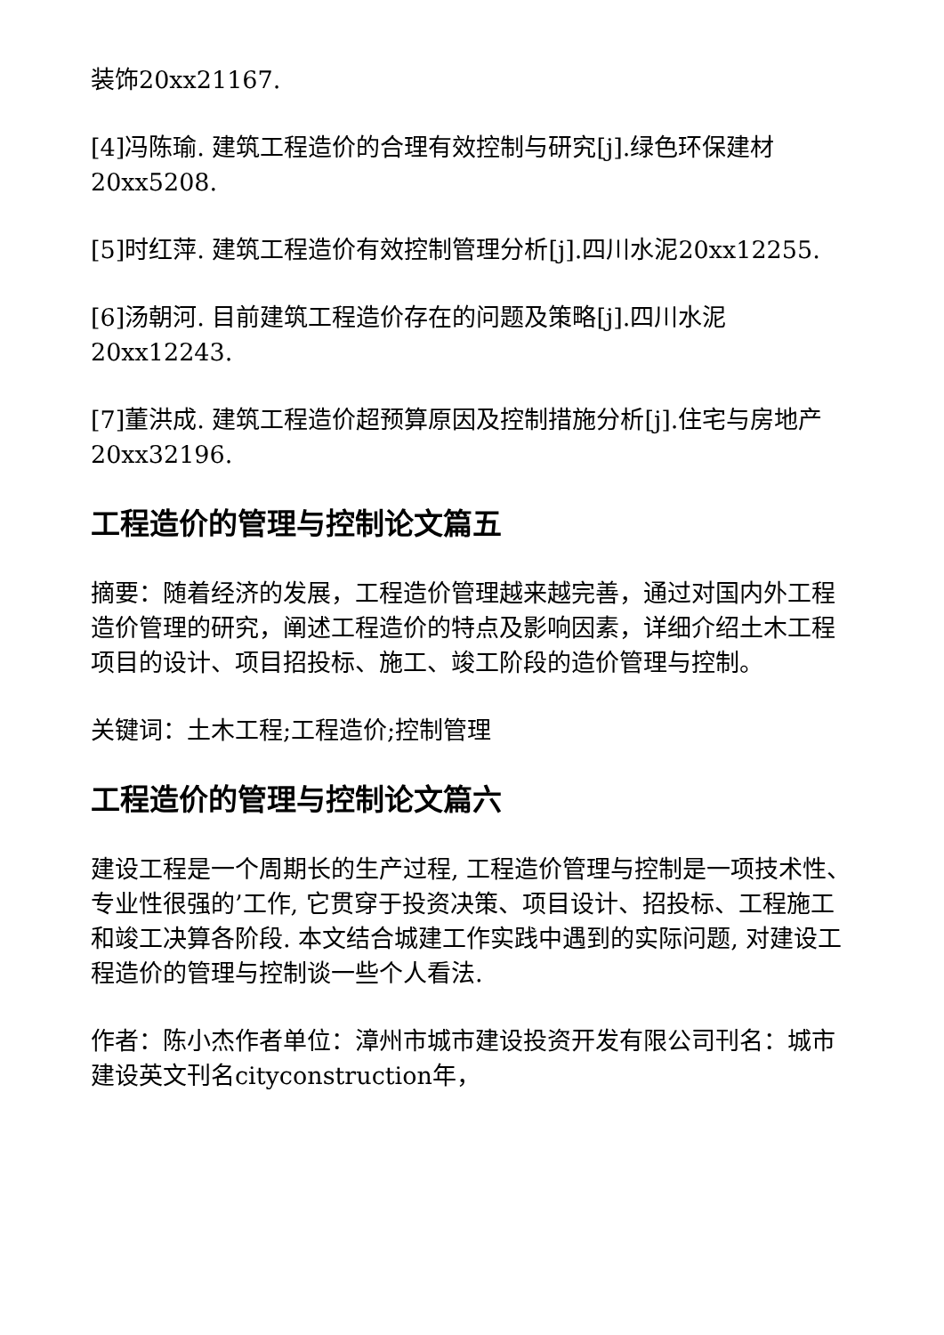装饰20xx21167.
[4]冯陈瑜. 建筑工程造价的合理有效控制与研究[j].绿色环保建材20xx5208.
[5]时红萍. 建筑工程造价有效控制管理分析[j].四川水泥20xx12255.
[6]汤朝河. 目前建筑工程造价存在的问题及策略[j].四川水泥20xx12243.
[7]董洪成. 建筑工程造价超预算原因及控制措施分析[j].住宅与房地产20xx32196.
工程造价的管理与控制论文篇五
摘要：随着经济的发展，工程造价管理越来越完善，通过对国内外工程造价管理的研究，阐述工程造价的特点及影响因素，详细介绍土木工程项目的设计、项目招投标、施工、竣工阶段的造价管理与控制。
关键词：土木工程;工程造价;控制管理
工程造价的管理与控制论文篇六
建设工程是一个周期长的生产过程, 工程造价管理与控制是一项技术性、专业性很强的’工作, 它贯穿于投资决策、项目设计、招投标、工程施工和竣工决算各阶段. 本文结合城建工作实践中遇到的实际问题, 对建设工程造价的管理与控制谈一些个人看法.
作者：陈小杰作者单位：漳州市城市建设投资开发有限公司刊名：城市建设英文刊名cityconstruction年，